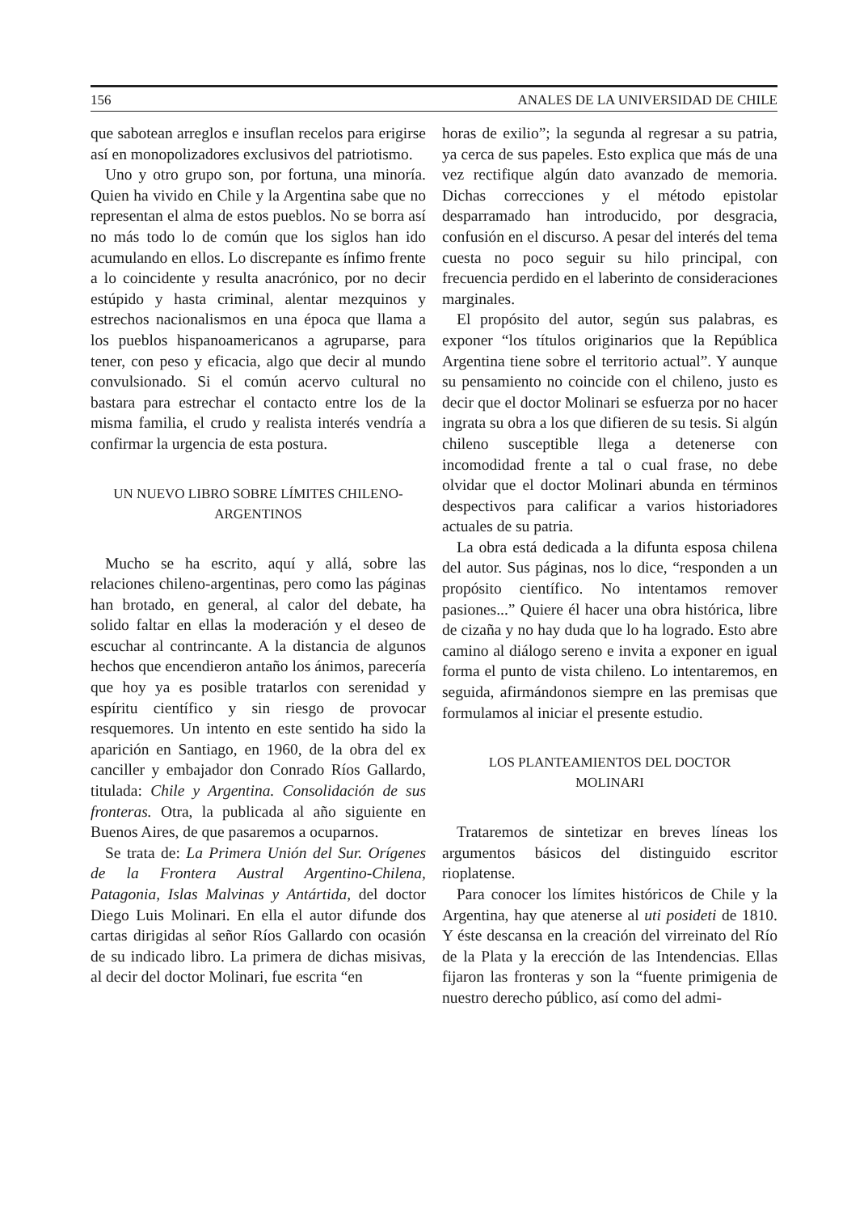156 ANALES DE LA UNIVERSIDAD DE CHILE
que sabotean arreglos e insuflan recelos para erigirse así en monopolizadores exclusivos del patriotismo.
Uno y otro grupo son, por fortuna, una minoría. Quien ha vivido en Chile y la Argentina sabe que no representan el alma de estos pueblos. No se borra así no más todo lo de común que los siglos han ido acumulando en ellos. Lo discrepante es ínfimo frente a lo coincidente y resulta anacrónico, por no decir estúpido y hasta criminal, alentar mezquinos y estrechos nacionalismos en una época que llama a los pueblos hispanoamericanos a agruparse, para tener, con peso y eficacia, algo que decir al mundo convulsionado. Si el común acervo cultural no bastara para estrechar el contacto entre los de la misma familia, el crudo y realista interés vendría a confirmar la urgencia de esta postura.
UN NUEVO LIBRO SOBRE LÍMITES CHILENO-
ARGENTINOS
Mucho se ha escrito, aquí y allá, sobre las relaciones chileno-argentinas, pero como las páginas han brotado, en general, al calor del debate, ha solido faltar en ellas la moderación y el deseo de escuchar al contrincante. A la distancia de algunos hechos que encendieron antaño los ánimos, parecería que hoy ya es posible tratarlos con serenidad y espíritu científico y sin riesgo de provocar resquemores. Un intento en este sentido ha sido la aparición en Santiago, en 1960, de la obra del ex canciller y embajador don Conrado Ríos Gallardo, titulada: Chile y Argentina. Consolidación de sus fronteras. Otra, la publicada al año siguiente en Buenos Aires, de que pasaremos a ocuparnos.
Se trata de: La Primera Unión del Sur. Orígenes de la Frontera Austral Argentino-Chilena, Patagonia, Islas Malvinas y Antártida, del doctor Diego Luis Molinari. En ella el autor difunde dos cartas dirigidas al señor Ríos Gallardo con ocasión de su indicado libro. La primera de dichas misivas, al decir del doctor Molinari, fue escrita “en
horas de exilio”; la segunda al regresar a su patria, ya cerca de sus papeles. Esto explica que más de una vez rectifique algún dato avanzado de memoria. Dichas correcciones y el método epistolar desparramado han introducido, por desgracia, confusión en el discurso. A pesar del interés del tema cuesta no poco seguir su hilo principal, con frecuencia perdido en el laberinto de consideraciones marginales.
El propósito del autor, según sus palabras, es exponer “los títulos originarios que la República Argentina tiene sobre el territorio actual”. Y aunque su pensamiento no coincide con el chileno, justo es decir que el doctor Molinari se esfuerza por no hacer ingrata su obra a los que difieren de su tesis. Si algún chileno susceptible llega a detenerse con incomodidad frente a tal o cual frase, no debe olvidar que el doctor Molinari abunda en términos despectivos para calificar a varios historiadores actuales de su patria.
La obra está dedicada a la difunta esposa chilena del autor. Sus páginas, nos lo dice, “responden a un propósito científico. No intentamos remover pasiones...” Quiere él hacer una obra histórica, libre de cizaña y no hay duda que lo ha logrado. Esto abre camino al diálogo sereno e invita a exponer en igual forma el punto de vista chileno. Lo intentaremos, en seguida, afirmándonos siempre en las premisas que formulamos al iniciar el presente estudio.
LOS PLANTEAMIENTOS DEL DOCTOR
MOLINARI
Trataremos de sintetizar en breves líneas los argumentos básicos del distinguido escritor rioplatense.
Para conocer los límites históricos de Chile y la Argentina, hay que atenerse al uti posideti de 1810. Y éste descansa en la creación del virreinato del Río de la Plata y la erección de las Intendencias. Ellas fijaron las fronteras y son la “fuente primigenia de nuestro derecho público, así como del admi-